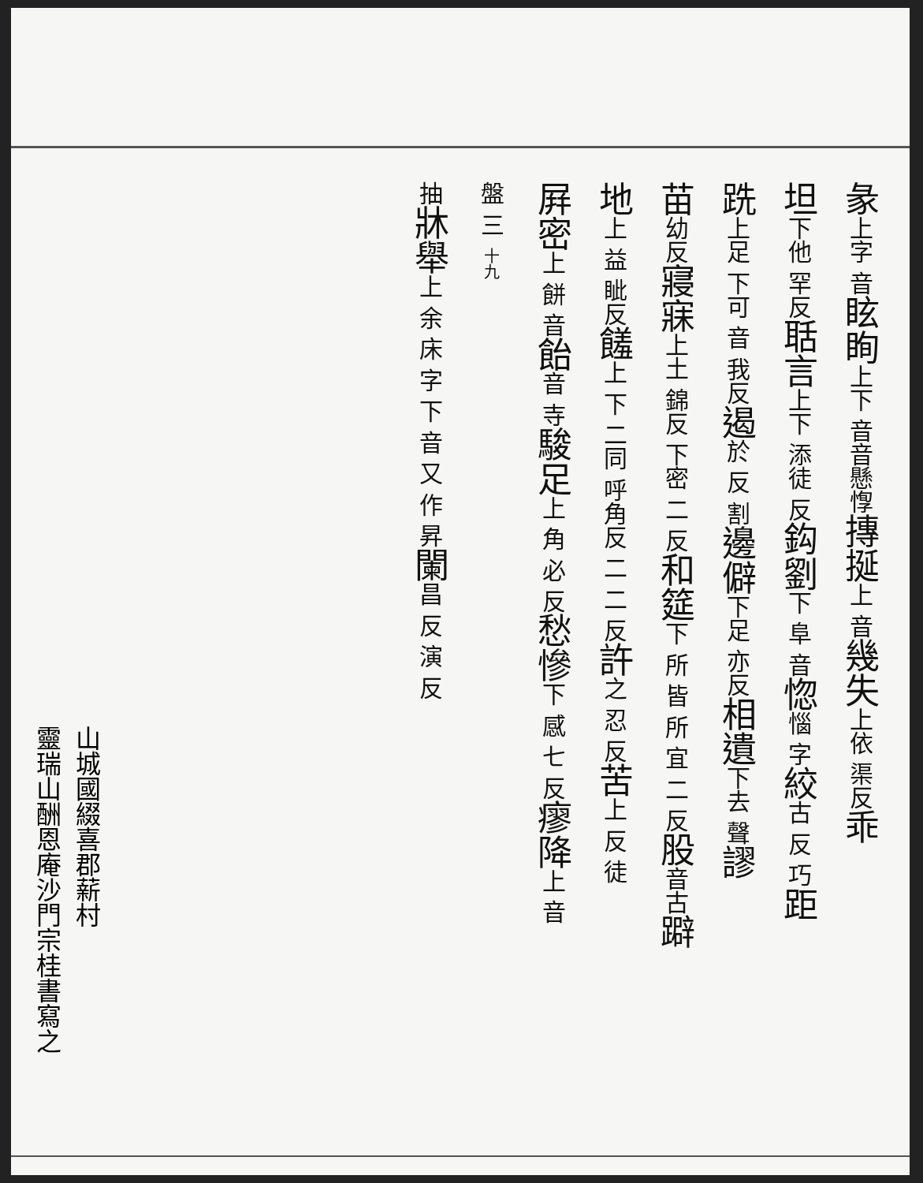彖上字 音眩眴上下 音音 懸惸摶挻上 音幾失上依 渠反乖
坦下他 罕反聒言上下 添徒 反鈎劉下 阜 音惚惱 字絞古 反 巧距
跣上足 下可 音 我反遏於 反 割邊僻下足 亦反相遺下去 聲謬
苗幼反寢寐上土 錦反 下密 二 反和筵下 所 皆 所 宜 二 反股音古躃
地上 益 眦反饈上 下 二同 呼角反 二 二 反許之 忍 反苦上 反 徒
屛密上 餅 音飴音 寺駿足上 角 必 反愁慘下 感 七 反瘳降上 音
盤 三 十九
抽牀舉上 余 床 字 下 音 又 作 昇闌昌 反 演 反
山城國綴喜郡薪村
靈瑞山酬恩庵沙門宗桂書寫之